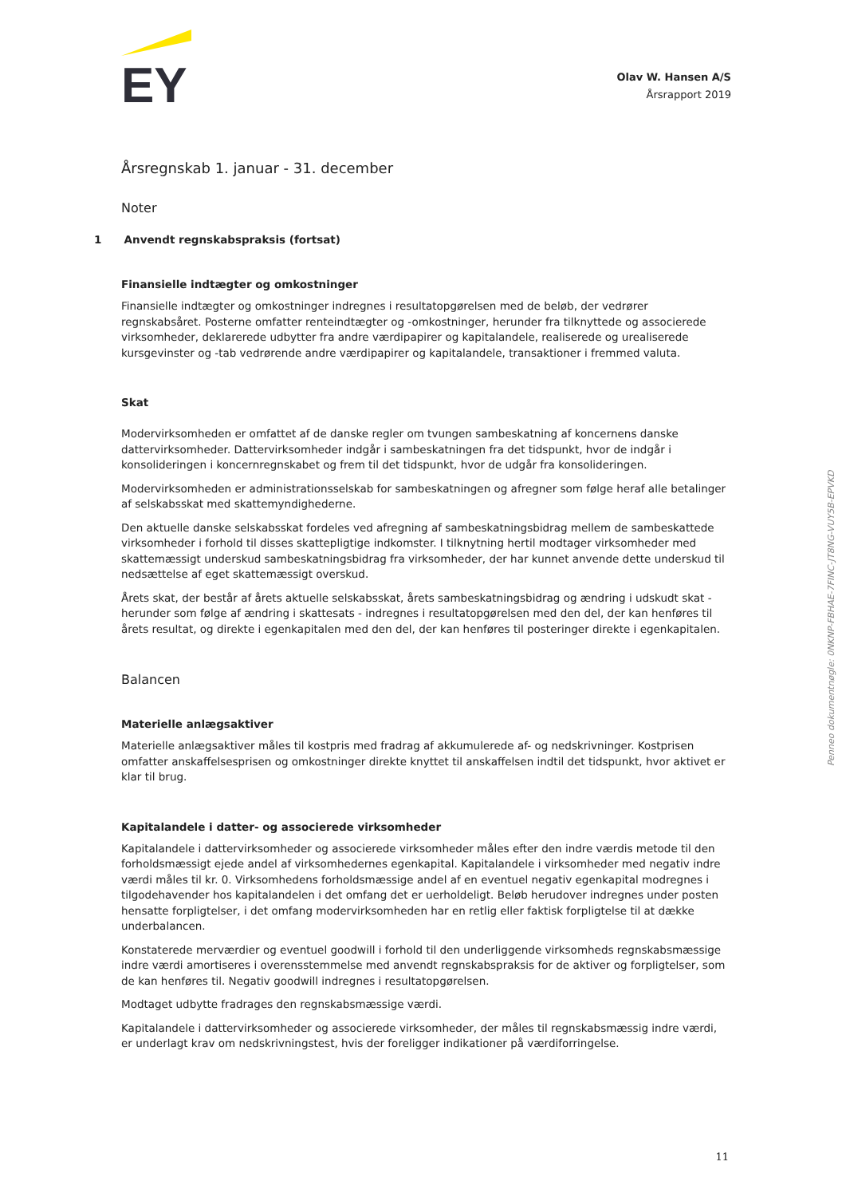EY
Olav W. Hansen A/S
Årsrapport 2019
Årsregnskab 1. januar - 31. december
Noter
1 Anvendt regnskabspraksis (fortsat)
Finansielle indtægter og omkostninger
Finansielle indtægter og omkostninger indregnes i resultatopgørelsen med de beløb, der vedrører regnskabsåret. Posterne omfatter renteindtægter og -omkostninger, herunder fra tilknyttede og associerede virksomheder, deklarerede udbytter fra andre værdipapirer og kapitalandele, realiserede og urealiserede kursgevinster og -tab vedrørende andre værdipapirer og kapitalandele, transaktioner i fremmed valuta.
Skat
Modervirksomheden er omfattet af de danske regler om tvungen sambeskatning af koncernens danske dattervirksomheder. Dattervirksomheder indgår i sambeskatningen fra det tidspunkt, hvor de indgår i konsolideringen i koncernregnskabet og frem til det tidspunkt, hvor de udgår fra konsolideringen.
Modervirksomheden er administrationsselskab for sambeskatningen og afregner som følge heraf alle betalinger af selskabsskat med skattemyndighederne.
Den aktuelle danske selskabsskat fordeles ved afregning af sambeskatningsbidrag mellem de sambeskattede virksomheder i forhold til disses skattepligtige indkomster. I tilknytning hertil modtager virksomheder med skattemæssigt underskud sambeskatningsbidrag fra virksomheder, der har kunnet anvende dette underskud til nedsættelse af eget skattemæssigt overskud.
Årets skat, der består af årets aktuelle selskabsskat, årets sambeskatningsbidrag og ændring i udskudt skat - herunder som følge af ændring i skattesats - indregnes i resultatopgørelsen med den del, der kan henføres til årets resultat, og direkte i egenkapitalen med den del, der kan henføres til posteringer direkte i egenkapitalen.
Balancen
Materielle anlægsaktiver
Materielle anlægsaktiver måles til kostpris med fradrag af akkumulerede af- og nedskrivninger. Kostprisen omfatter anskaffelsesprisen og omkostninger direkte knyttet til anskaffelsen indtil det tidspunkt, hvor aktivet er klar til brug.
Kapitalandele i datter- og associerede virksomheder
Kapitalandele i dattervirksomheder og associerede virksomheder måles efter den indre værdis metode til den forholdsmæssigt ejede andel af virksomhedernes egenkapital. Kapitalandele i virksomheder med negativ indre værdi måles til kr. 0. Virksomhedens forholdsmæssige andel af en eventuel negativ egenkapital modregnes i tilgodehavender hos kapitalandelen i det omfang det er uerholdeligt. Beløb herudover indregnes under posten hensatte forpligtelser, i det omfang modervirksomheden har en retlig eller faktisk forpligtelse til at dække underbalancen.
Konstaterede merværdier og eventuel goodwill i forhold til den underliggende virksomheds regnskabsmæssige indre værdi amortiseres i overensstemmelse med anvendt regnskabspraksis for de aktiver og forpligtelser, som de kan henføres til. Negativ goodwill indregnes i resultatopgørelsen.
Modtaget udbytte fradrages den regnskabsmæssige værdi.
Kapitalandele i dattervirksomheder og associerede virksomheder, der måles til regnskabsmæssig indre værdi, er underlagt krav om nedskrivningstest, hvis der foreligger indikationer på værdiforringelse.
Penneo dokumentnøgle: 0NKNP-FBHAE-7FINC-JT8NG-VUY5B-EPVKD
11